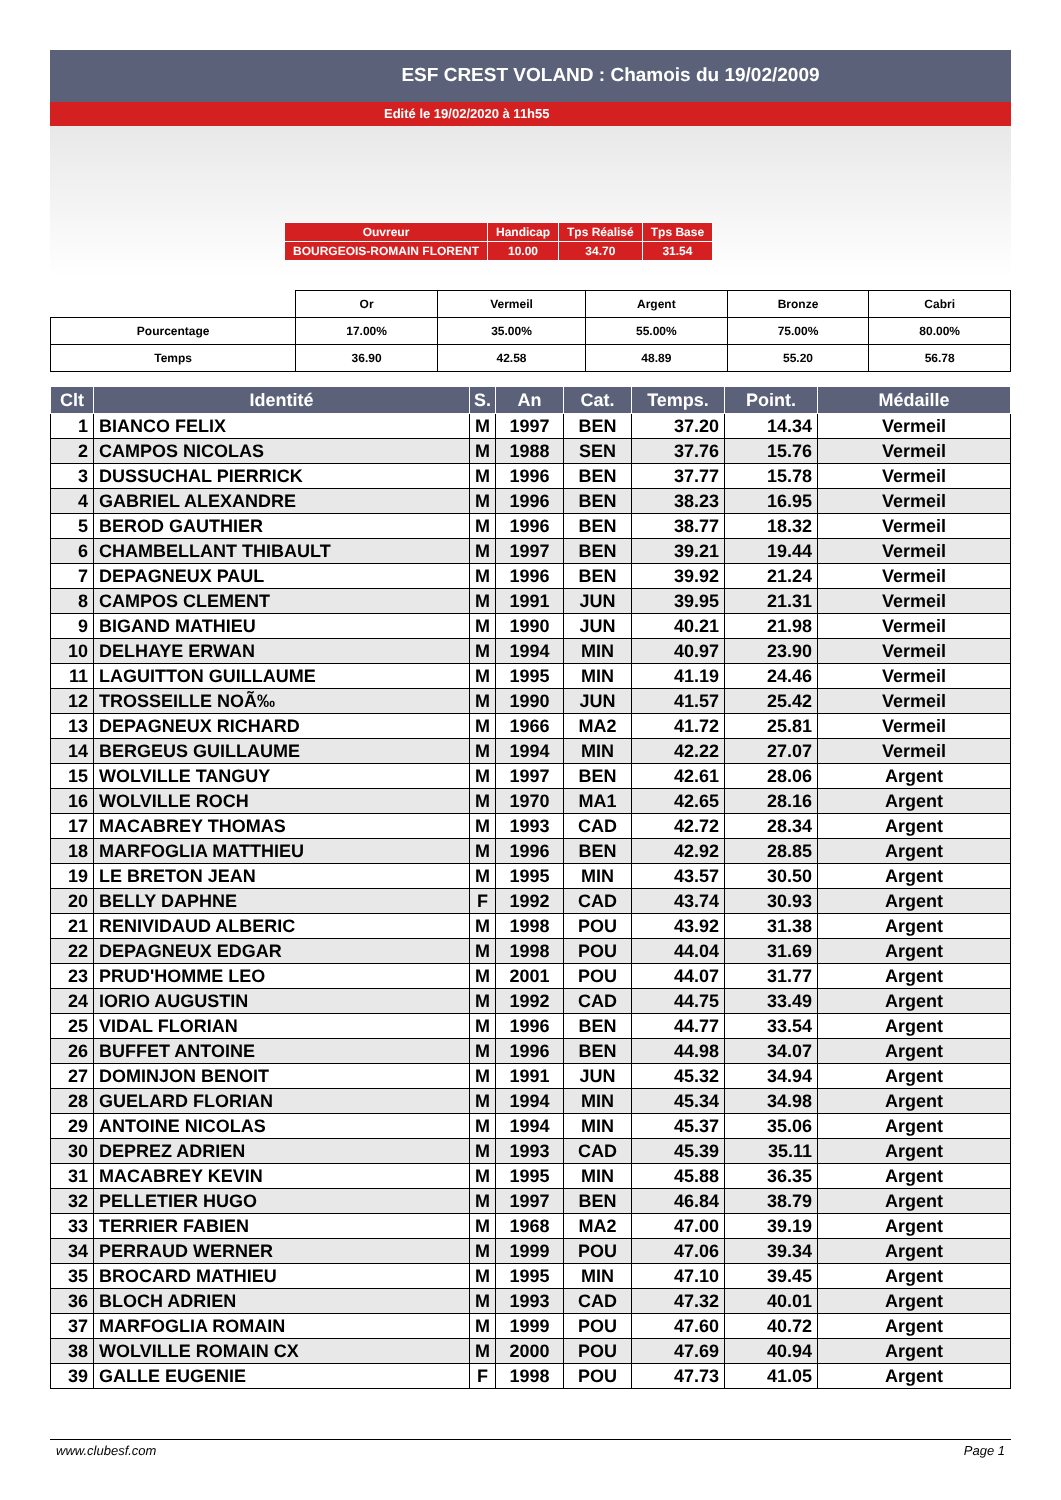ESF CREST VOLAND : Chamois du 19/02/2009
Edité le 19/02/2020 à 11h55
| Ouvreur | Handicap | Tps Réalisé | Tps Base |
| BOURGEOIS-ROMAIN FLORENT | 10.00 | 34.70 | 31.54 |
| | Or | Vermeil | Argent | Bronze | Cabri |
| Pourcentage | 17.00% | 35.00% | 55.00% | 75.00% | 80.00% |
| Temps | 36.90 | 42.58 | 48.89 | 55.20 | 56.78 |
| Clt | Identité | S. | An | Cat. | Temps. | Point. | Médaille |
| --- | --- | --- | --- | --- | --- | --- | --- |
| 1 | BIANCO FELIX | M | 1997 | BEN | 37.20 | 14.34 | Vermeil |
| 2 | CAMPOS NICOLAS | M | 1988 | SEN | 37.76 | 15.76 | Vermeil |
| 3 | DUSSUCHAL PIERRICK | M | 1996 | BEN | 37.77 | 15.78 | Vermeil |
| 4 | GABRIEL ALEXANDRE | M | 1996 | BEN | 38.23 | 16.95 | Vermeil |
| 5 | BEROD GAUTHIER | M | 1996 | BEN | 38.77 | 18.32 | Vermeil |
| 6 | CHAMBELLANT THIBAULT | M | 1997 | BEN | 39.21 | 19.44 | Vermeil |
| 7 | DEPAGNEUX PAUL | M | 1996 | BEN | 39.92 | 21.24 | Vermeil |
| 8 | CAMPOS CLEMENT | M | 1991 | JUN | 39.95 | 21.31 | Vermeil |
| 9 | BIGAND MATHIEU | M | 1990 | JUN | 40.21 | 21.98 | Vermeil |
| 10 | DELHAYE ERWAN | M | 1994 | MIN | 40.97 | 23.90 | Vermeil |
| 11 | LAGUITTON GUILLAUME | M | 1995 | MIN | 41.19 | 24.46 | Vermeil |
| 12 | TROSSEILLE NOÃ‰ | M | 1990 | JUN | 41.57 | 25.42 | Vermeil |
| 13 | DEPAGNEUX RICHARD | M | 1966 | MA2 | 41.72 | 25.81 | Vermeil |
| 14 | BERGEUS GUILLAUME | M | 1994 | MIN | 42.22 | 27.07 | Vermeil |
| 15 | WOLVILLE TANGUY | M | 1997 | BEN | 42.61 | 28.06 | Argent |
| 16 | WOLVILLE ROCH | M | 1970 | MA1 | 42.65 | 28.16 | Argent |
| 17 | MACABREY THOMAS | M | 1993 | CAD | 42.72 | 28.34 | Argent |
| 18 | MARFOGLIA MATTHIEU | M | 1996 | BEN | 42.92 | 28.85 | Argent |
| 19 | LE BRETON JEAN | M | 1995 | MIN | 43.57 | 30.50 | Argent |
| 20 | BELLY DAPHNE | F | 1992 | CAD | 43.74 | 30.93 | Argent |
| 21 | RENIVIDAUD ALBERIC | M | 1998 | POU | 43.92 | 31.38 | Argent |
| 22 | DEPAGNEUX EDGAR | M | 1998 | POU | 44.04 | 31.69 | Argent |
| 23 | PRUD'HOMME LEO | M | 2001 | POU | 44.07 | 31.77 | Argent |
| 24 | IORIO AUGUSTIN | M | 1992 | CAD | 44.75 | 33.49 | Argent |
| 25 | VIDAL FLORIAN | M | 1996 | BEN | 44.77 | 33.54 | Argent |
| 26 | BUFFET ANTOINE | M | 1996 | BEN | 44.98 | 34.07 | Argent |
| 27 | DOMINJON BENOIT | M | 1991 | JUN | 45.32 | 34.94 | Argent |
| 28 | GUELARD FLORIAN | M | 1994 | MIN | 45.34 | 34.98 | Argent |
| 29 | ANTOINE NICOLAS | M | 1994 | MIN | 45.37 | 35.06 | Argent |
| 30 | DEPREZ ADRIEN | M | 1993 | CAD | 45.39 | 35.11 | Argent |
| 31 | MACABREY KEVIN | M | 1995 | MIN | 45.88 | 36.35 | Argent |
| 32 | PELLETIER HUGO | M | 1997 | BEN | 46.84 | 38.79 | Argent |
| 33 | TERRIER FABIEN | M | 1968 | MA2 | 47.00 | 39.19 | Argent |
| 34 | PERRAUD WERNER | M | 1999 | POU | 47.06 | 39.34 | Argent |
| 35 | BROCARD MATHIEU | M | 1995 | MIN | 47.10 | 39.45 | Argent |
| 36 | BLOCH ADRIEN | M | 1993 | CAD | 47.32 | 40.01 | Argent |
| 37 | MARFOGLIA ROMAIN | M | 1999 | POU | 47.60 | 40.72 | Argent |
| 38 | WOLVILLE ROMAIN CX | M | 2000 | POU | 47.69 | 40.94 | Argent |
| 39 | GALLE EUGENIE | F | 1998 | POU | 47.73 | 41.05 | Argent |
www.clubesf.com Page 1